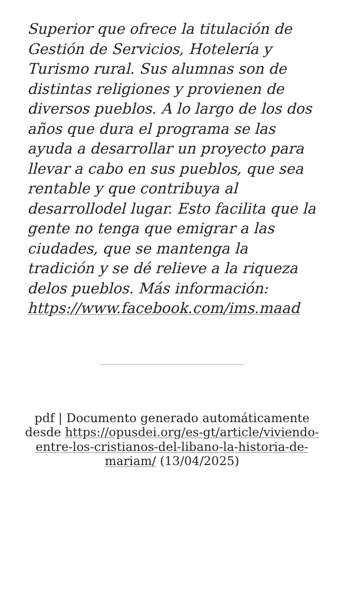Superior que ofrece la titulación de Gestión de Servicios, Hotelería y Turismo rural. Sus alumnas son de distintas religiones y provienen de diversos pueblos. A lo largo de los dos años que dura el programa se las ayuda a desarrollar un proyecto para llevar a cabo en sus pueblos, que sea rentable y que contribuya al desarrollodel lugar. Esto facilita que la gente no tenga que emigrar a las ciudades, que se mantenga la tradición y se dé relieve a la riqueza delos pueblos. Más información: https://www.facebook.com/ims.maad
pdf | Documento generado automáticamente desde https://opusdei.org/es-gt/article/viviendo-entre-los-cristianos-del-libano-la-historia-de-mariam/ (13/04/2025)